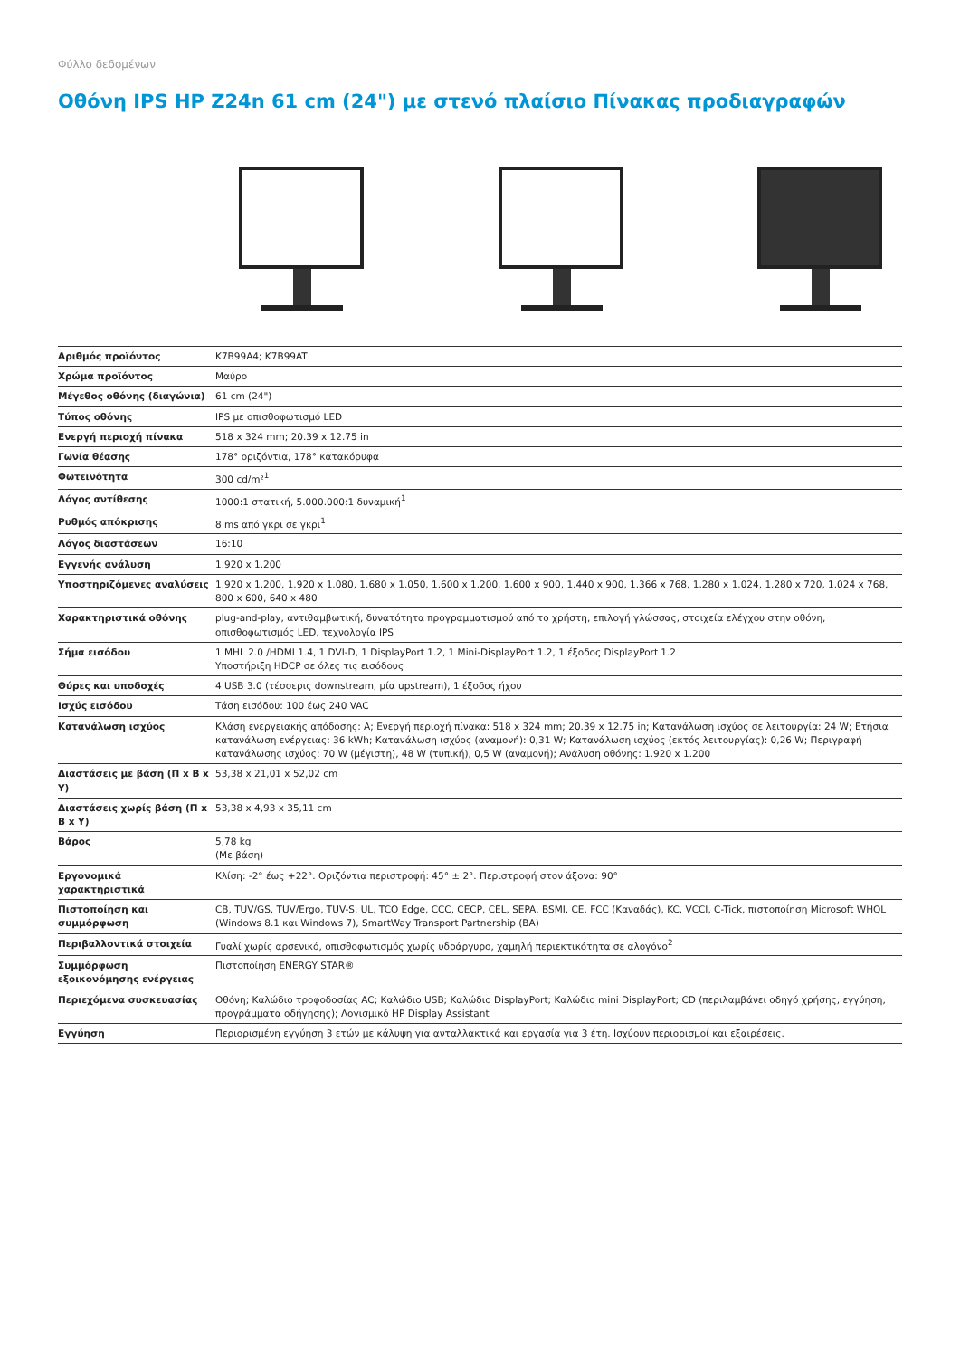Φύλλο δεδομένων
Οθόνη IPS HP Z24n 61 cm (24") με στενό πλαίσιο Πίνακας προδιαγραφών
| Αριθμός προϊόντος | K7B99A4; K7B99AT |
| Χρώμα προϊόντος | Μαύρο |
| Μέγεθος οθόνης (διαγώνια) | 61 cm (24") |
| Τύπος οθόνης | IPS με οπισθοφωτισμό LED |
| Ενεργή περιοχή πίνακα | 518 x 324 mm; 20.39 x 12.75 in |
| Γωνία θέασης | 178° οριζόντια, 178° κατακόρυφα |
| Φωτεινότητα | 300 cd/m²<sup>1</sup> |
| Λόγος αντίθεσης | 1000:1 στατική, 5.000.000:1 δυναμική<sup>1</sup> |
| Ρυθμός απόκρισης | 8 ms από γκρι σε γκρι<sup>1</sup> |
| Λόγος διαστάσεων | 16:10 |
| Εγγενής ανάλυση | 1.920 x 1.200 |
| Υποστηριζόμενες αναλύσεις | 1.920 x 1.200, 1.920 x 1.080, 1.680 x 1.050, 1.600 x 1.200, 1.600 x 900, 1.440 x 900, 1.366 x 768, 1.280 x 1.024, 1.280 x 720, 1.024 x 768, 800 x 600, 640 x 480 |
| Χαρακτηριστικά οθόνης | plug-and-play, αντιθαμβωτική, δυνατότητα προγραμματισμού από το χρήστη, επιλογή γλώσσας, στοιχεία ελέγχου στην οθόνη, οπισθοφωτισμός LED, τεχνολογία IPS |
| Σήμα εισόδου | 1 MHL 2.0 /HDMI 1.4, 1 DVI-D, 1 DisplayPort 1.2, 1 Mini-DisplayPort 1.2, 1 έξοδος DisplayPort 1.2 Υποστήριξη HDCP σε όλες τις εισόδους |
| Θύρες και υποδοχές | 4 USB 3.0 (τέσσερις downstream, μία upstream), 1 έξοδος ήχου |
| Ισχύς εισόδου | Τάση εισόδου: 100 έως 240 VAC |
| Κατανάλωση ισχύος | Κλάση ενεργειακής απόδοσης: A; Ενεργή περιοχή πίνακα: 518 x 324 mm; 20.39 x 12.75 in; Κατανάλωση ισχύος σε λειτουργία: 24 W; Ετήσια κατανάλωση ενέργειας: 36 kWh; Κατανάλωση ισχύος (αναμονή): 0,31 W; Κατανάλωση ισχύος (εκτός λειτουργίας): 0,26 W; Περιγραφή κατανάλωσης ισχύος: 70 W (μέγιστη), 48 W (τυπική), 0,5 W (αναμονή); Ανάλυση οθόνης: 1.920 x 1.200 |
| Διαστάσεις με βάση (Π x Β x Υ) | 53,38 x 21,01 x 52,02 cm |
| Διαστάσεις χωρίς βάση (Π x Β x Υ) | 53,38 x 4,93 x 35,11 cm |
| Βάρος | 5,78 kg (Με βάση) |
| Εργονομικά χαρακτηριστικά | Κλίση: -2° έως +22°. Οριζόντια περιστροφή: 45° ± 2°. Περιστροφή στον άξονα: 90° |
| Πιστοποίηση και συμμόρφωση | CB, TUV/GS, TUV/Ergo, TUV-S, UL, TCO Edge, CCC, CECP, CEL, SEPA, BSMI, CE, FCC (Καναδάς), KC, VCCI, C-Tick, πιστοποίηση Microsoft WHQL (Windows 8.1 και Windows 7), SmartWay Transport Partnership (ΒΑ) |
| Περιβαλλοντικά στοιχεία | Γυαλί χωρίς αρσενικό, οπισθοφωτισμός χωρίς υδράργυρο, χαμηλή περιεκτικότητα σε αλογόνο<sup>2</sup> |
| Συμμόρφωση εξοικονόμησης ενέργειας | Πιστοποίηση ENERGY STAR® |
| Περιεχόμενα συσκευασίας | Οθόνη; Καλώδιο τροφοδοσίας AC; Καλώδιο USB; Καλώδιο DisplayPort; Καλώδιο mini DisplayPort; CD (περιλαμβάνει οδηγό χρήσης, εγγύηση, προγράμματα οδήγησης); Λογισμικό HP Display Assistant |
| Εγγύηση | Περιορισμένη εγγύηση 3 ετών με κάλυψη για ανταλλακτικά και εργασία για 3 έτη. Ισχύουν περιορισμοί και εξαιρέσεις. |